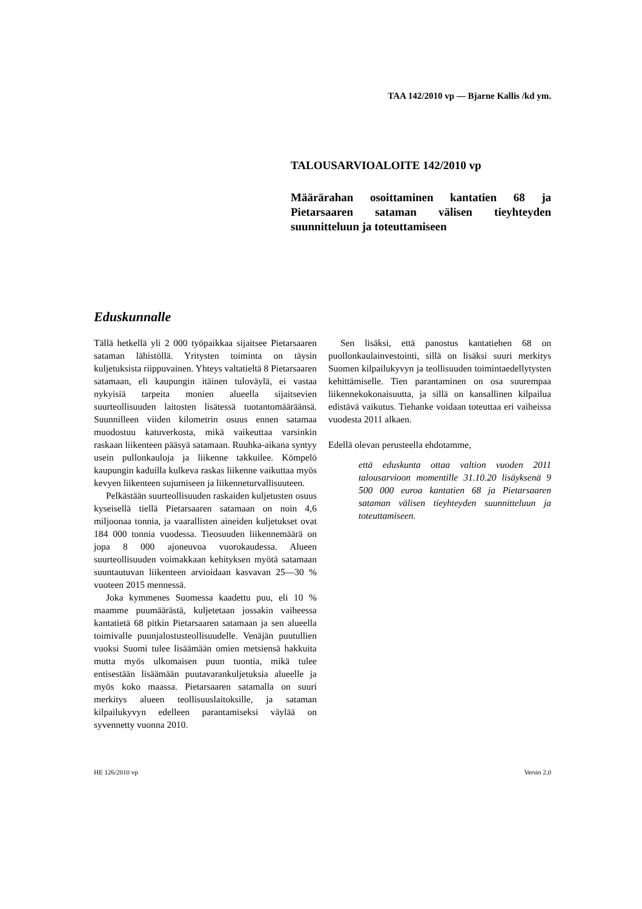TAA 142/2010 vp — Bjarne Kallis /kd ym.
TALOUSARVIOALOITE 142/2010 vp
Määrärahan osoittaminen kantatien 68 ja Pietarsaaren sataman välisen tieyhteyden suunnitteluun ja toteuttamiseen
Eduskunnalle
Tällä hetkellä yli 2 000 työpaikkaa sijaitsee Pietarsaaren sataman lähistöllä. Yritysten toiminta on täysin kuljetuksista riippuvainen. Yhteys valtatieltä 8 Pietarsaaren satamaan, eli kaupungin itäinen tuloväylä, ei vastaa nykyisiä tarpeita monien alueella sijaitsevien suurteollisuuden laitosten lisätessä tuotantomääräänsä. Suunnilleen viiden kilometrin osuus ennen satamaa muodostuu katuverkosta, mikä vaikeuttaa varsinkin raskaan liikenteen pääsyä satamaan. Ruuhka-aikana syntyy usein pullonkauloja ja liikenne takkuilee. Kömpelö kaupungin kaduilla kulkeva raskas liikenne vaikuttaa myös kevyen liikenteen sujumiseen ja liikenneturvallisuuteen.
Pelkästään suurteollisuuden raskaiden kuljetusten osuus kyseisellä tiellä Pietarsaaren satamaan on noin 4,6 miljoonaa tonnia, ja vaarallisten aineiden kuljetukset ovat 184 000 tonnia vuodessa. Tieosuuden liikennemäärä on jopa 8 000 ajoneuvoa vuorokaudessa. Alueen suurteollisuuden voimakkaan kehityksen myötä satamaan suuntautuvan liikenteen arvioidaan kasvavan 25—30 % vuoteen 2015 mennessä.
Joka kymmenes Suomessa kaadettu puu, eli 10 % maamme puumäärästä, kuljetetaan jossakin vaiheessa kantatietä 68 pitkin Pietarsaaren satamaan ja sen alueella toimivalle puunjalostusteollisuudelle. Venäjän puutullien vuoksi Suomi tulee lisäämään omien metsiensä hakkuita mutta myös ulkomaisen puun tuontia, mikä tulee entisestään lisäämään puutavarankuljetuksia alueelle ja myös koko maassa. Pietarsaaren satamalla on suuri merkitys alueen teollisuuslaitoksille, ja sataman kilpailukyvyn edelleen parantamiseksi väylää on syvennetty vuonna 2010.
Sen lisäksi, että panostus kantatiehen 68 on puollonkaulainvestointi, sillä on lisäksi suuri merkitys Suomen kilpailukyvyn ja teollisuuden toimintaedellytysten kehittämiselle. Tien parantaminen on osa suurempaa liikennekokonaisuutta, ja sillä on kansallinen kilpailua edistävä vaikutus. Tiehanke voidaan toteuttaa eri vaiheissa vuodesta 2011 alkaen.
Edellä olevan perusteella ehdotamme,
että eduskunta ottaa valtion vuoden 2011 talousarvioon momentille 31.10.20 lisäyksenä 9 500 000 euroa kantatien 68 ja Pietarsaaren sataman välisen tieyhteyden suunnitteluun ja toteuttamiseen.
HE 126/2010 vp Versio 2.0